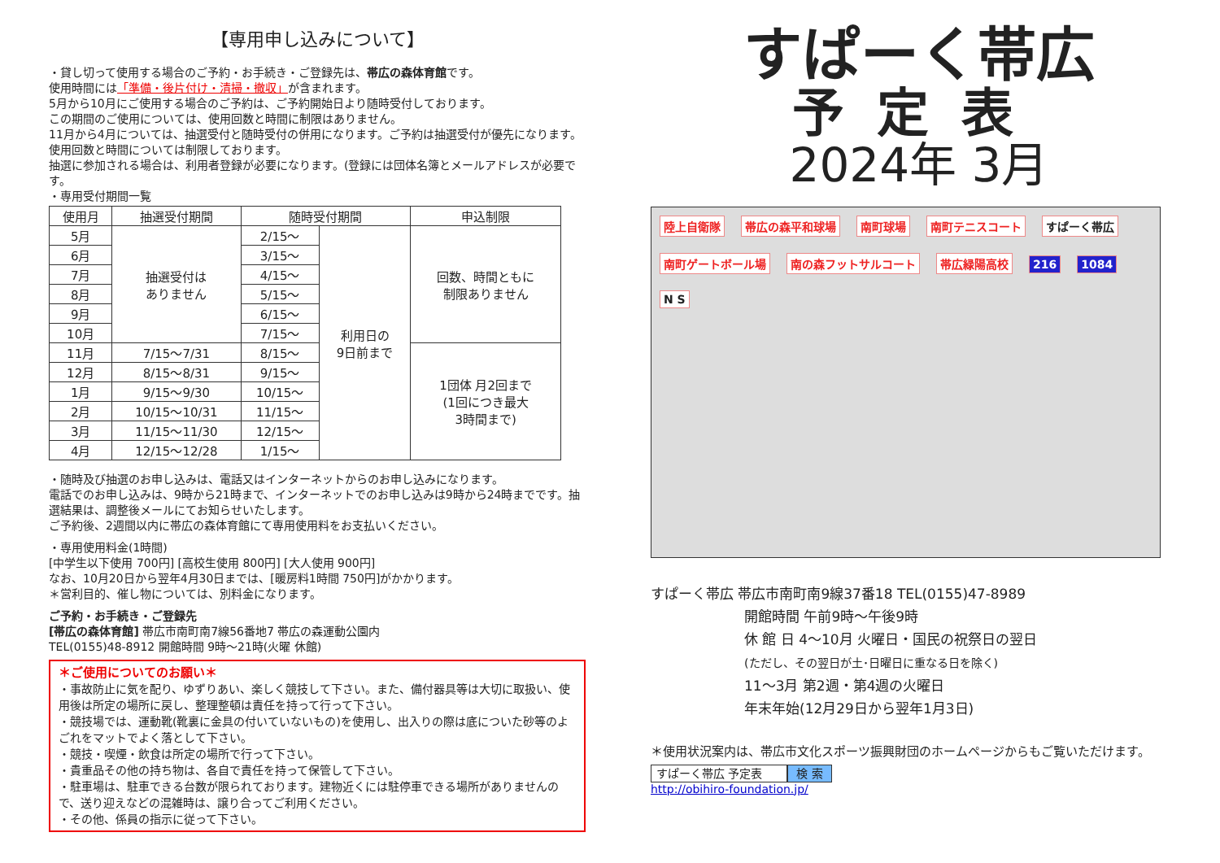【専用申し込みについて】
・貸し切って使用する場合のご予約・お手続き・ご登録先は、帯広の森体育館です。
使用時間には「準備・後片付け・清掃・撤収」が含まれます。
5月から10月にご使用する場合のご予約は、ご予約開始日より随時受付しております。
この期間のご使用については、使用回数と時間に制限はありません。
11月から4月については、抽選受付と随時受付の併用になります。ご予約は抽選受付が優先になります。使用回数と時間については制限しております。
抽選に参加される場合は、利用者登録が必要になります。(登録には団体名簿とメールアドレスが必要です。
・専用受付期間一覧
| 使用月 | 抽選受付期間 | 随時受付期間 | | 申込制限 |
| --- | --- | --- | --- | --- |
| 5月 | 抽選受付は ありません | 2/15～ | 利用日の 9日前まで | 回数、時間ともに 制限ありません |
| 6月 | | 3/15～ | | |
| 7月 | | 4/15～ | | |
| 8月 | | 5/15～ | | |
| 9月 | | 6/15～ | | |
| 10月 | | 7/15～ | | |
| 11月 | 7/15～7/31 | 8/15～ | | 1団体 月2回まで (1回につき最大 3時間まで) |
| 12月 | 8/15～8/31 | 9/15～ | | |
| 1月 | 9/15～9/30 | 10/15～ | | |
| 2月 | 10/15～10/31 | 11/15～ | | |
| 3月 | 11/15～11/30 | 12/15～ | | |
| 4月 | 12/15～12/28 | 1/15～ | | |
・随時及び抽選のお申し込みは、電話又はインターネットからのお申し込みになります。
電話でのお申し込みは、9時から21時まで、インターネットでのお申し込みは9時から24時までです。抽選結果は、調整後メールにてお知らせいたします。
ご予約後、2週間以内に帯広の森体育館にて専用使用料をお支払いください。
・専用使用料金(1時間)
[中学生以下使用 700円] [高校生使用 800円] [大人使用 900円]
なお、10月20日から翌年4月30日までは、[暖房料1時間 750円]がかかります。
＊営利目的、催し物については、別料金になります。
ご予約・お手続き・ご登録先
[帯広の森体育館] 帯広市南町南7線56番地7 帯広の森運動公園内
TEL(0155)48-8912 開館時間 9時～21時(火曜 休館)
＊ご使用についてのお願い＊
・事故防止に気を配り、ゆずりあい、楽しく競技して下さい。また、備付器具等は大切に取扱い、使用後は所定の場所に戻し、整理整頓は責任を持って行って下さい。
・競技場では、運動靴(靴裏に金具の付いていないもの)を使用し、出入りの際は底についた砂等のよごれをマットでよく落として下さい。
・競技・喫煙・飲食は所定の場所で行って下さい。
・貴重品その他の持ち物は、各自で責任を持って保管して下さい。
・駐車場は、駐車できる台数が限られております。建物近くには駐停車できる場所がありませんので、送り迎えなどの混雑時は、譲り合ってご利用ください。
・その他、係員の指示に従って下さい。
すぱーく帯広
予定表
2024年 3月
陸上自衛隊 帯広の森平和球場 南町球場 南町テニスコート すぱーく帯広 南町ゲートボール場 南の森フットサルコート 帯広緑陽高校 216 1084 N S
すぱーく帯広 帯広市南町南9線37番18 TEL(0155)47-8989
開館時間 午前9時～午後9時
休 館 日 4～10月 火曜日・国民の祝祭日の翌日
(ただし、その翌日が土･日曜日に重なる日を除く)
11～3月 第2週・第4週の火曜日
年末年始(12月29日から翌年1月3日)
＊使用状況案内は、帯広市文化スポーツ振興財団のホームページからもご覧いただけます。
すぱーく帯広 予定表 検 索
http://obihiro-foundation.jp/